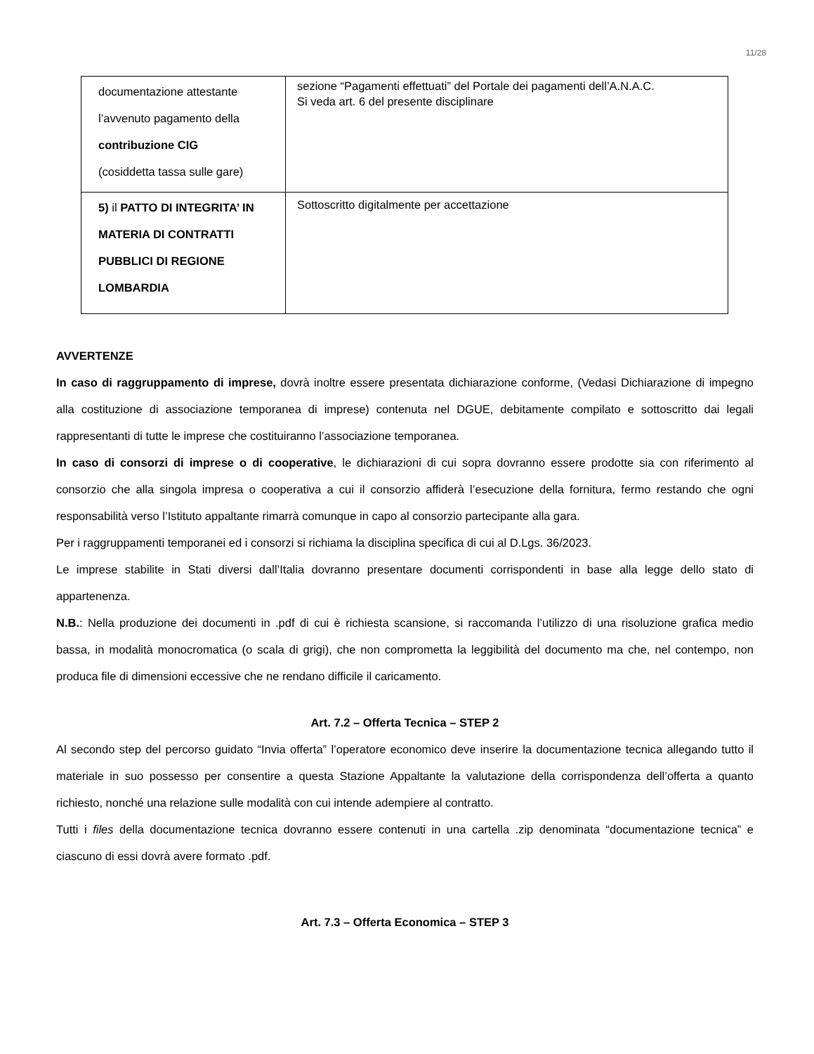11/28
| documentazione attestante l’avvenuto pagamento della contribuzione CIG (cosiddetta tassa sulle gare) | sezione “Pagamenti effettuati” del Portale dei pagamenti dell’A.N.A.C. Si veda art. 6 del presente disciplinare |
| 5) il PATTO DI INTEGRITA’ IN MATERIA DI CONTRATTI PUBBLICI DI REGIONE LOMBARDIA | Sottoscritto digitalmente per accettazione |
AVVERTENZE
In caso di raggruppamento di imprese, dovrà inoltre essere presentata dichiarazione conforme, (Vedasi Dichiarazione di impegno alla costituzione di associazione temporanea di imprese) contenuta nel DGUE, debitamente compilato e sottoscritto dai legali rappresentanti di tutte le imprese che costituiranno l’associazione temporanea.
In caso di consorzi di imprese o di cooperative, le dichiarazioni di cui sopra dovranno essere prodotte sia con riferimento al consorzio che alla singola impresa o cooperativa a cui il consorzio affiderà l’esecuzione della fornitura, fermo restando che ogni responsabilità verso l’Istituto appaltante rimarrà comunque in capo al consorzio partecipante alla gara.
Per i raggruppamenti temporanei ed i consorzi si richiama la disciplina specifica di cui al D.Lgs. 36/2023.
Le imprese stabilite in Stati diversi dall’Italia dovranno presentare documenti corrispondenti in base alla legge dello stato di appartenenza.
N.B.: Nella produzione dei documenti in .pdf di cui è richiesta scansione, si raccomanda l’utilizzo di una risoluzione grafica medio bassa, in modalità monocromatica (o scala di grigi), che non comprometta la leggibilità del documento ma che, nel contempo, non produca file di dimensioni eccessive che ne rendano difficile il caricamento.
Art. 7.2 – Offerta Tecnica – STEP 2
Al secondo step del percorso guidato “Invia offerta” l’operatore economico deve inserire la documentazione tecnica allegando tutto il materiale in suo possesso per consentire a questa Stazione Appaltante la valutazione della corrispondenza dell’offerta a quanto richiesto, nonché una relazione sulle modalità con cui intende adempiere al contratto.
Tutti i files della documentazione tecnica dovranno essere contenuti in una cartella .zip denominata “documentazione tecnica” e ciascuno di essi dovrà avere formato .pdf.
Art. 7.3 – Offerta Economica – STEP 3